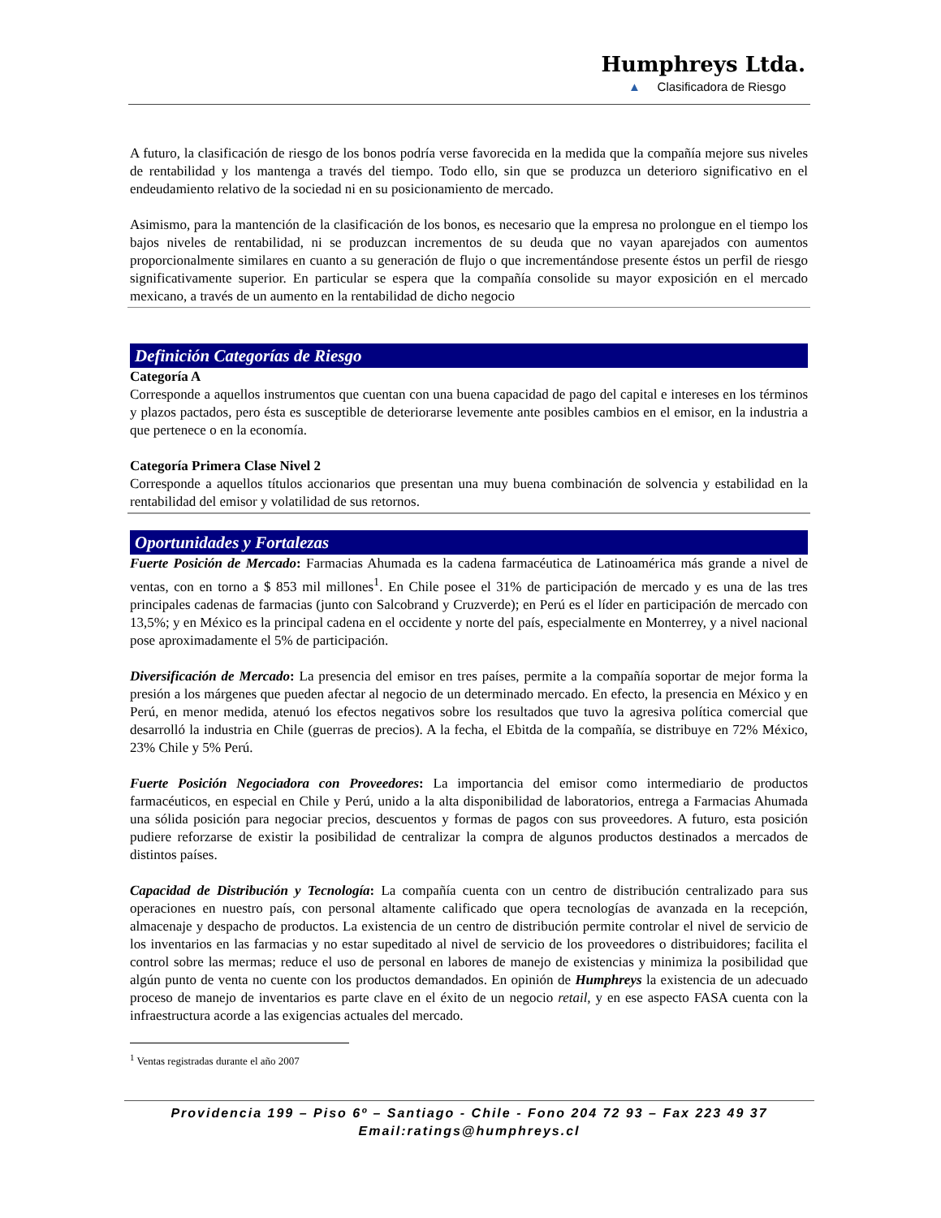Humphreys Ltda.
▲ Clasificadora de Riesgo
A futuro, la clasificación de riesgo de los bonos podría verse favorecida en la medida que la compañía mejore sus niveles de rentabilidad y los mantenga a través del tiempo. Todo ello, sin que se produzca un deterioro significativo en el endeudamiento relativo de la sociedad ni en su posicionamiento de mercado.
Asimismo, para la mantención de la clasificación de los bonos, es necesario que la empresa no prolongue en el tiempo los bajos niveles de rentabilidad, ni se produzcan incrementos de su deuda que no vayan aparejados con aumentos proporcionalmente similares en cuanto a su generación de flujo o que incrementándose presente éstos un perfil de riesgo significativamente superior. En particular se espera que la compañía consolide su mayor exposición en el mercado mexicano, a través de un aumento en la rentabilidad de dicho negocio
Definición Categorías de Riesgo
Categoría A
Corresponde a aquellos instrumentos que cuentan con una buena capacidad de pago del capital e intereses en los términos y plazos pactados, pero ésta es susceptible de deteriorarse levemente ante posibles cambios en el emisor, en la industria a que pertenece o en la economía.
Categoría Primera Clase Nivel 2
Corresponde a aquellos títulos accionarios que presentan una muy buena combinación de solvencia y estabilidad en la rentabilidad del emisor y volatilidad de sus retornos.
Oportunidades y Fortalezas
Fuerte Posición de Mercado: Farmacias Ahumada es la cadena farmacéutica de Latinoamérica más grande a nivel de ventas, con en torno a $ 853 mil millones<sup>1</sup>. En Chile posee el 31% de participación de mercado y es una de las tres principales cadenas de farmacias (junto con Salcobrand y Cruzverde); en Perú es el líder en participación de mercado con 13,5%; y en México es la principal cadena en el occidente y norte del país, especialmente en Monterrey, y a nivel nacional pose aproximadamente el 5% de participación.
Diversificación de Mercado: La presencia del emisor en tres países, permite a la compañía soportar de mejor forma la presión a los márgenes que pueden afectar al negocio de un determinado mercado. En efecto, la presencia en México y en Perú, en menor medida, atenuó los efectos negativos sobre los resultados que tuvo la agresiva política comercial que desarrolló la industria en Chile (guerras de precios). A la fecha, el Ebitda de la compañía, se distribuye en 72% México, 23% Chile y 5% Perú.
Fuerte Posición Negociadora con Proveedores: La importancia del emisor como intermediario de productos farmacéuticos, en especial en Chile y Perú, unido a la alta disponibilidad de laboratorios, entrega a Farmacias Ahumada una sólida posición para negociar precios, descuentos y formas de pagos con sus proveedores. A futuro, esta posición pudiere reforzarse de existir la posibilidad de centralizar la compra de algunos productos destinados a mercados de distintos países.
Capacidad de Distribución y Tecnología: La compañía cuenta con un centro de distribución centralizado para sus operaciones en nuestro país, con personal altamente calificado que opera tecnologías de avanzada en la recepción, almacenaje y despacho de productos. La existencia de un centro de distribución permite controlar el nivel de servicio de los inventarios en las farmacias y no estar supeditado al nivel de servicio de los proveedores o distribuidores; facilita el control sobre las mermas; reduce el uso de personal en labores de manejo de existencias y minimiza la posibilidad que algún punto de venta no cuente con los productos demandados. En opinión de Humphreys la existencia de un adecuado proceso de manejo de inventarios es parte clave en el éxito de un negocio retail, y en ese aspecto FASA cuenta con la infraestructura acorde a las exigencias actuales del mercado.
<sup>1</sup> Ventas registradas durante el año 2007
Providencia 199 – Piso 6º – Santiago - Chile - Fono 204 72 93 – Fax 223 49 37
Email:ratings@humphreys.cl